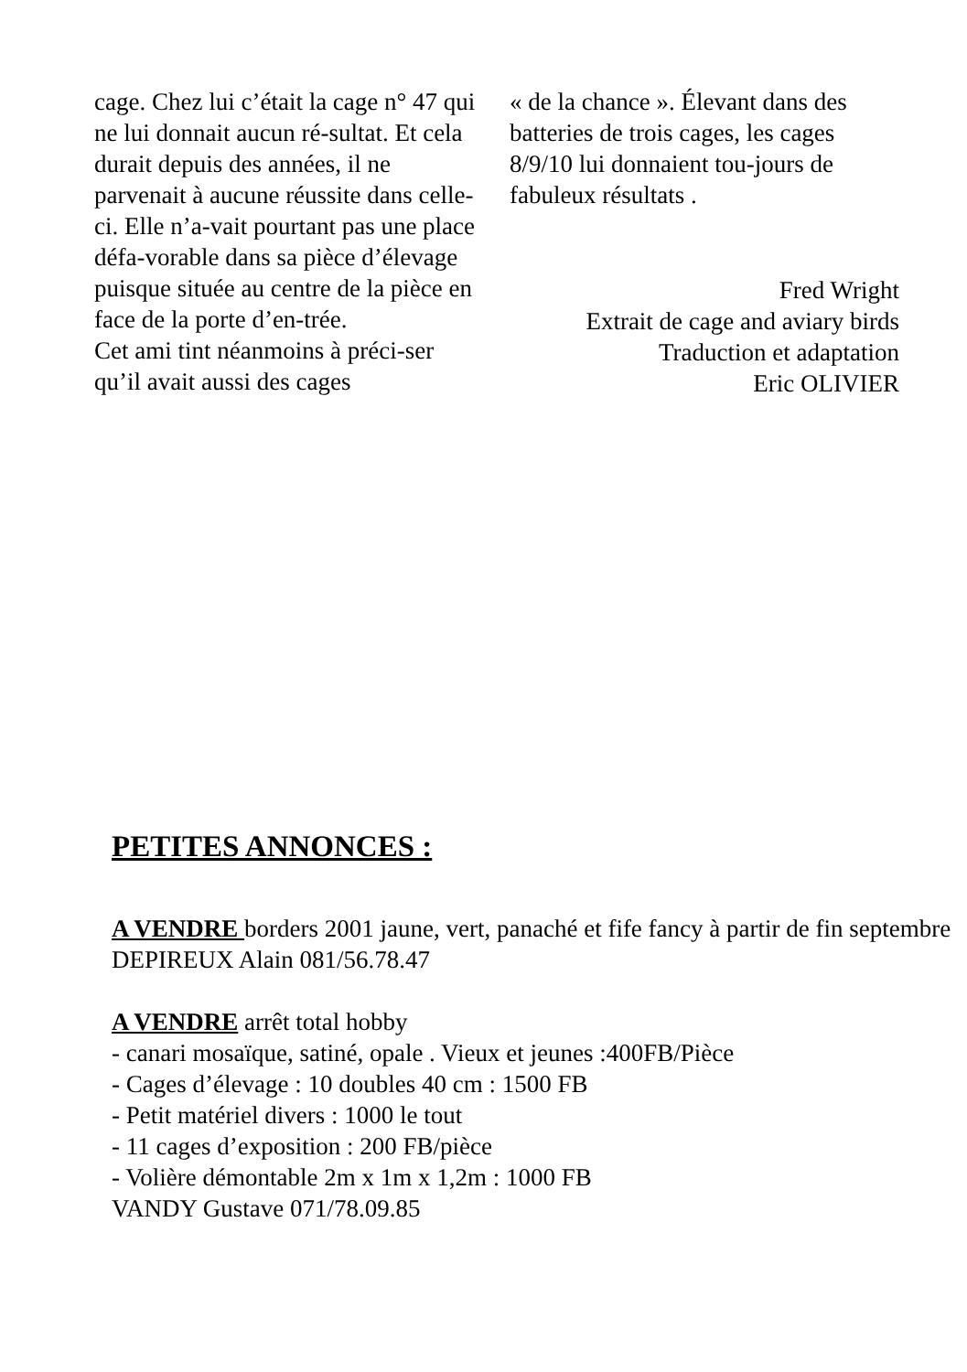cage. Chez lui c’était la cage n° 47 qui ne lui donnait aucun ré-sultat. Et cela durait depuis des années, il ne parvenait à aucune réussite dans celle-ci. Elle n’a-vait pourtant pas une place défa-vorable dans sa pièce d’élevage puisque située au centre de la pièce en face de la porte d’en-trée.
Cet ami tint néanmoins à préci-ser qu’il avait aussi des cages
« de la chance ». Élevant dans des batteries de trois cages, les cages 8/9/10 lui donnaient tou-jours de fabuleux résultats .
Fred Wright
Extrait de cage and aviary birds
Traduction et adaptation
Eric OLIVIER
PETITES ANNONCES :
A VENDRE borders 2001 jaune, vert, panaché et fife fancy à partir de fin septembre
DEPIREUX Alain 081/56.78.47
A VENDRE arrêt total hobby
- canari mosaïque, satiné, opale . Vieux et jeunes :400FB/Pièce
- Cages d’élevage : 10 doubles 40 cm : 1500 FB
- Petit matériel divers : 1000 le tout
- 11 cages d’exposition : 200 FB/pièce
- Volière démontable 2m x 1m x 1,2m : 1000 FB
VANDY Gustave 071/78.09.85